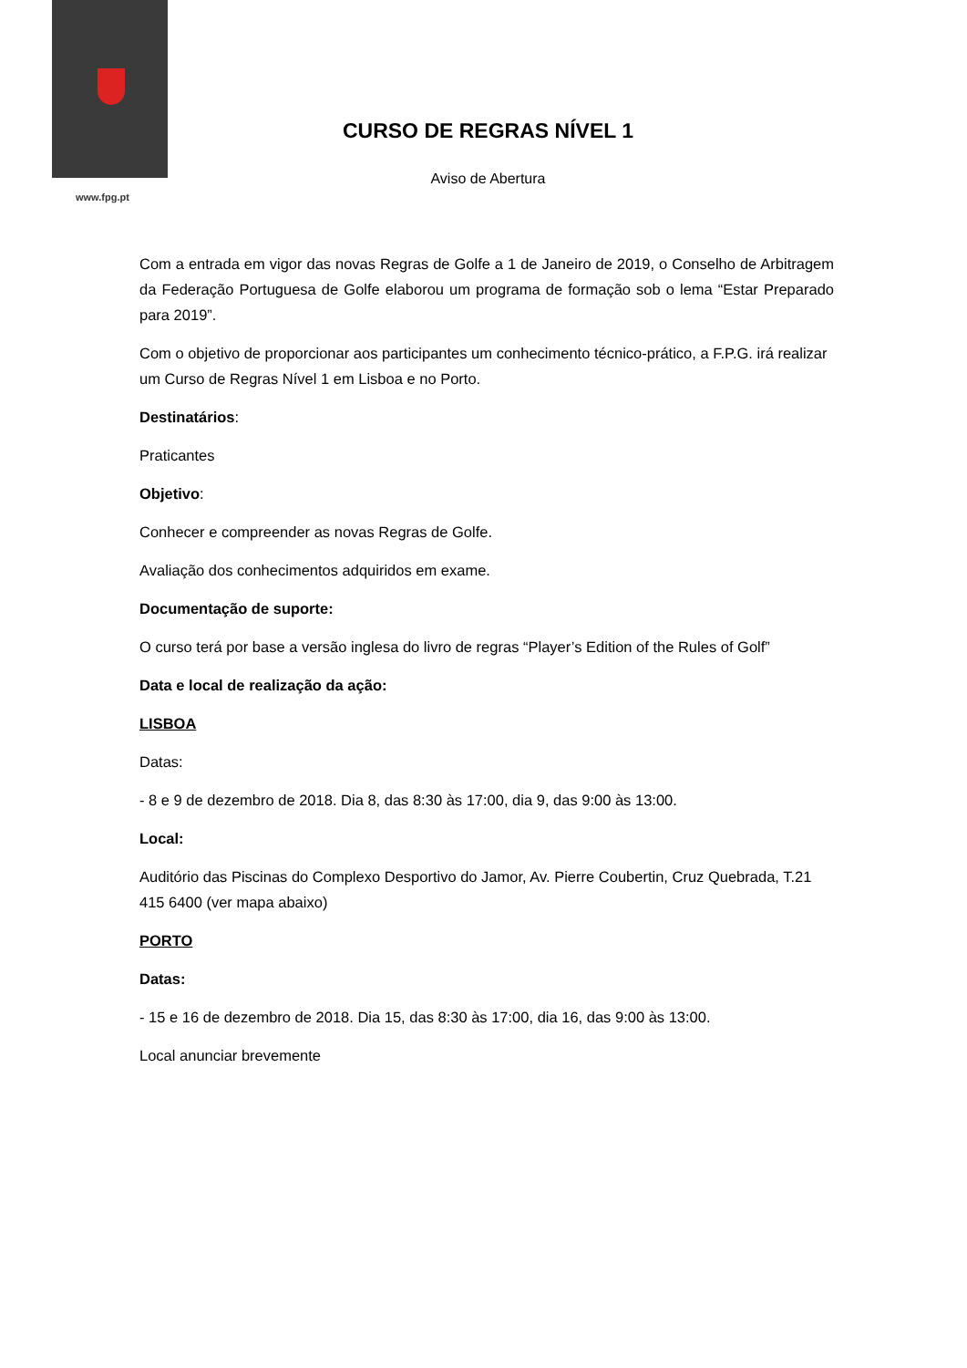www.fpg.pt
CURSO DE REGRAS NÍVEL 1
Aviso de Abertura
Com a entrada em vigor das novas Regras de Golfe a 1 de Janeiro de 2019, o Conselho de Arbitragem da Federação Portuguesa de Golfe elaborou um programa de formação sob o lema “Estar Preparado para 2019”.
Com o objetivo de proporcionar aos participantes um conhecimento técnico-prático, a F.P.G. irá realizar um Curso de Regras Nível 1 em Lisboa e no Porto.
Destinatários:
Praticantes
Objetivo:
Conhecer e compreender as novas Regras de Golfe.
Avaliação dos conhecimentos adquiridos em exame.
Documentação de suporte:
O curso terá por base a versão inglesa do livro de regras “Player’s Edition of the Rules of Golf”
Data e local de realização da ação:
LISBOA
Datas:
- 8 e 9 de dezembro de 2018. Dia 8, das 8:30 às 17:00, dia 9, das 9:00 às 13:00.
Local:
Auditório das Piscinas do Complexo Desportivo do Jamor, Av. Pierre Coubertin, Cruz Quebrada, T.21 415 6400 (ver mapa abaixo)
PORTO
Datas:
- 15 e 16 de dezembro de 2018. Dia 15, das 8:30 às 17:00, dia 16, das 9:00 às 13:00.
Local anunciar brevemente